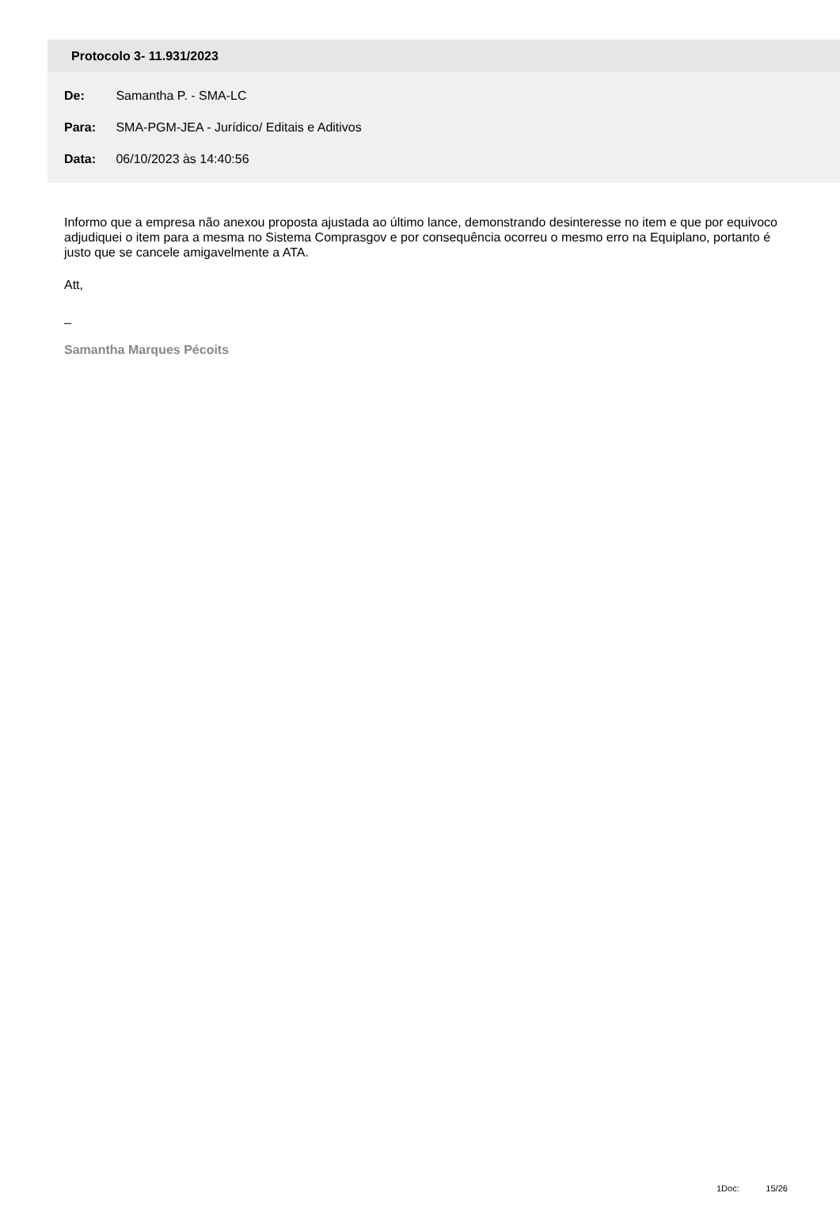Protocolo 3- 11.931/2023
De: Samantha P. - SMA-LC
Para: SMA-PGM-JEA - Jurídico/ Editais e Aditivos
Data: 06/10/2023 às 14:40:56
Informo que a empresa não anexou proposta ajustada ao último lance, demonstrando desinteresse no item e que por equivoco adjudiquei o item para a mesma no Sistema Comprasgov e por consequência ocorreu o mesmo erro na Equiplano, portanto é justo que se cancele amigavelmente a ATA.
Att,
_
Samantha Marques Pécoits
1Doc: 15/26